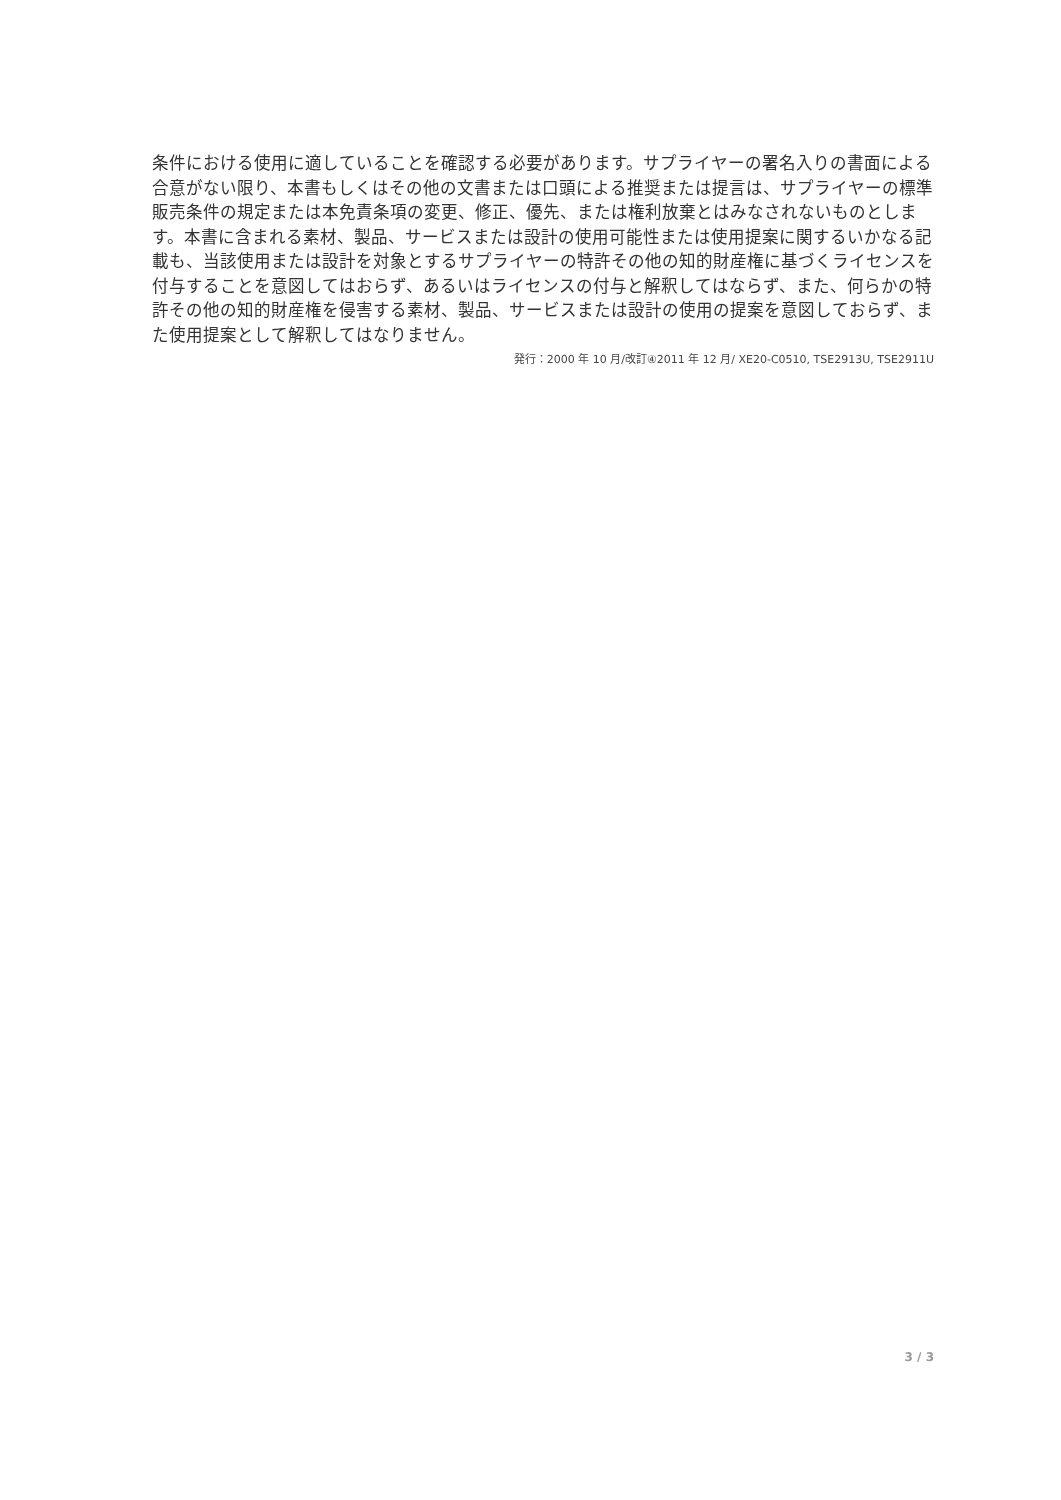条件における使用に適していることを確認する必要があります。サプライヤーの署名入りの書面による合意がない限り、本書もしくはその他の文書または口頭による推奨または提言は、サプライヤーの標準販売条件の規定または本免責条項の変更、修正、優先、または権利放棄とはみなされないものとします。本書に含まれる素材、製品、サービスまたは設計の使用可能性または使用提案に関するいかなる記載も、当該使用または設計を対象とするサプライヤーの特許その他の知的財産権に基づくライセンスを付与することを意図してはおらず、あるいはライセンスの付与と解釈してはならず、また、何らかの特許その他の知的財産権を侵害する素材、製品、サービスまたは設計の使用の提案を意図しておらず、また使用提案として解釈してはなりません。
発行：2000 年 10 月/改訂④2011 年 12 月/ XE20-C0510, TSE2913U, TSE2911U
3 / 3